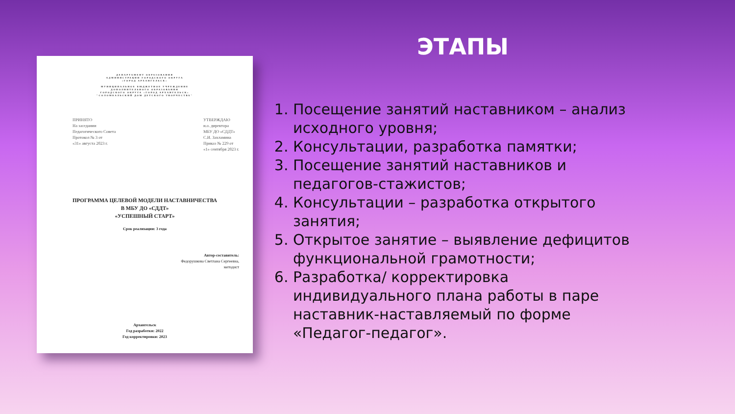ДЕПАРТАМЕНТ ОБРАЗОВАНИЯ
АДМИНИСТРАЦИИ ГОРОДСКОГО ОКРУГА
«ГОРОД АРХАНГЕЛЬСК»
МУНИЦИПАЛЬНОЕ БЮДЖЕТНОЕ УЧРЕЖДЕНИЕ
ДОПОЛНИТЕЛЬНОГО ОБРАЗОВАНИЯ
ГОРОДСКОГО ОКРУГА «ГОРОД АРХАНГЕЛЬСК»
"СОЛОМБАЛЬСКИЙ ДОМ ДЕТСКОГО ТВОРЧЕСТВА"
ПРИНЯТО
На заседании
Педагогического Совета
Протокол № 3 от
«31» августа 2023 г.
УТВЕРЖДАЮ
и.о. директора
МБУ ДО «СДДТ»
С.И. Захламина
Приказ № 229 от
«1» сентября 2023 г.
ПРОГРАММА ЦЕЛЕВОЙ МОДЕЛИ НАСТАВНИЧЕСТВА
В МБУ ДО «СДДТ»
«УСПЕШНЫЙ СТАРТ»
Срок реализации: 3 года
Автор-составитель:
Федорушкова Светлана Сергеевна,
методист
Архангельск
Год разработки: 2022
Год корректировки: 2023
ЭТАПЫ
1. Посещение занятий наставником – анализ исходного уровня;
2. Консультации, разработка памятки;
3. Посещение занятий наставников и педагогов-стажистов;
4. Консультации – разработка открытого занятия;
5. Открытое занятие – выявление дефицитов функциональной грамотности;
6. Разработка/ корректировка индивидуального плана работы в паре наставник-наставляемый по форме «Педагог-педагог».